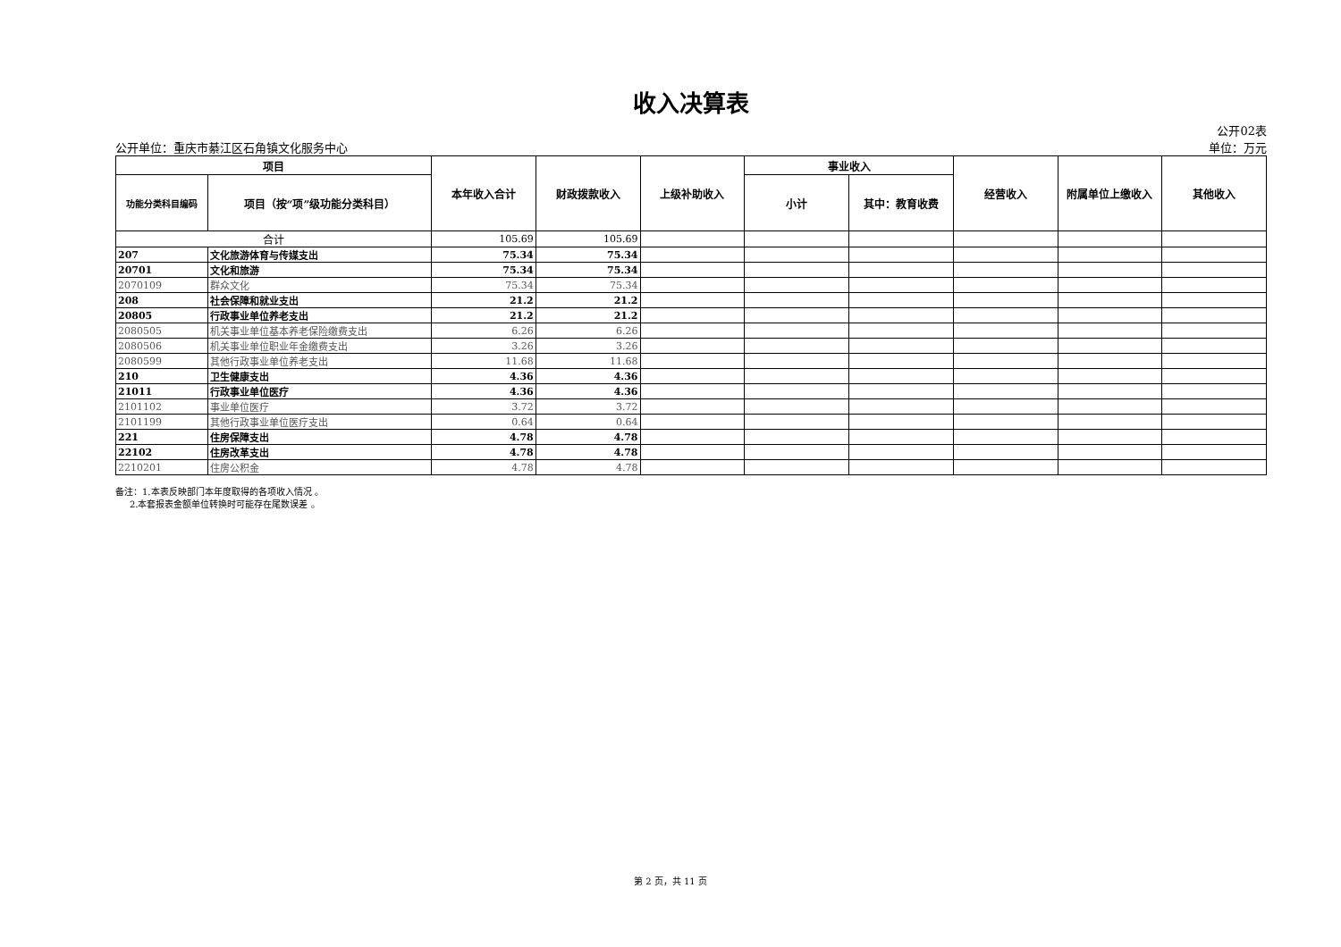收入决算表
公开单位：重庆市綦江区石角镇文化服务中心 公开02表
单位：万元
| 项目 | | 本年收入合计 | 财政拨款收入 | 上级补助收入 | 事业收入 | | 经营收入 | 附属单位上缴收入 | 其他收入 |
| --- | --- | --- | --- | --- | --- | --- | --- | --- | --- |
| 功能分类科目编码 | 项目（按“项”级功能分类科目） | | | | 小计 | 其中：教育收费 | | | |
| 合计 | | 105.69 | 105.69 | | | | | | |
| 207 | 文化旅游体育与传媒支出 | 75.34 | 75.34 | | | | | | |
| 20701 | 文化和旅游 | 75.34 | 75.34 | | | | | | |
| 2070109 | 群众文化 | 75.34 | 75.34 | | | | | | |
| 208 | 社会保障和就业支出 | 21.2 | 21.2 | | | | | | |
| 20805 | 行政事业单位养老支出 | 21.2 | 21.2 | | | | | | |
| 2080505 | 机关事业单位基本养老保险缴费支出 | 6.26 | 6.26 | | | | | | |
| 2080506 | 机关事业单位职业年金缴费支出 | 3.26 | 3.26 | | | | | | |
| 2080599 | 其他行政事业单位养老支出 | 11.68 | 11.68 | | | | | | |
| 210 | 卫生健康支出 | 4.36 | 4.36 | | | | | | |
| 21011 | 行政事业单位医疗 | 4.36 | 4.36 | | | | | | |
| 2101102 | 事业单位医疗 | 3.72 | 3.72 | | | | | | |
| 2101199 | 其他行政事业单位医疗支出 | 0.64 | 0.64 | | | | | | |
| 221 | 住房保障支出 | 4.78 | 4.78 | | | | | | |
| 22102 | 住房改革支出 | 4.78 | 4.78 | | | | | | |
| 2210201 | 住房公积金 | 4.78 | 4.78 | | | | | | |
备注：1.本表反映部门本年度取得的各项收入情况 。
2.本套报表金额单位转换时可能存在尾数误差 。
第 2 页，共 11 页